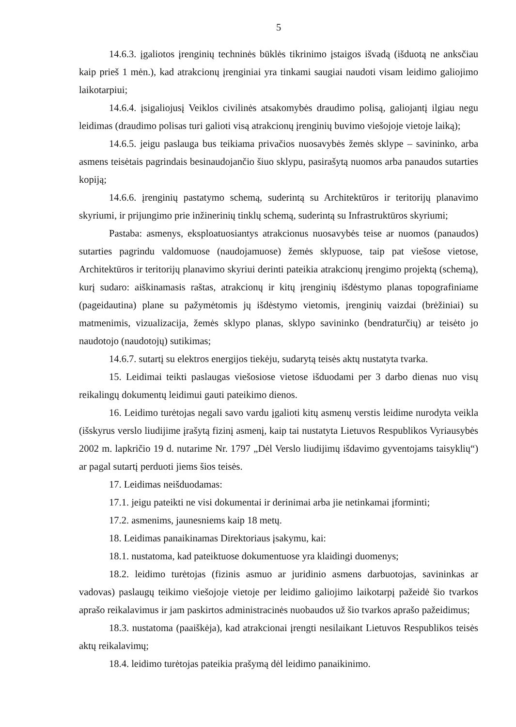5
14.6.3. įgaliotos įrenginių techninės būklės tikrinimo įstaigos išvadą (išduotą ne anksčiau kaip prieš 1 mėn.), kad atrakcionų įrenginiai yra tinkami saugiai naudoti visam leidimo galiojimo laikotarpiui;
14.6.4. įsigaliojusį Veiklos civilinės atsakomybės draudimo polisą, galiojantį ilgiau negu leidimas (draudimo polisas turi galioti visą atrakcionų įrenginių buvimo viešojoje vietoje laiką);
14.6.5. jeigu paslauga bus teikiama privačios nuosavybės žemės sklype – savininko, arba asmens teisėtais pagrindais besinaudojančio šiuo sklypu, pasirašytą nuomos arba panaudos sutarties kopiją;
14.6.6. įrenginių pastatymo schemą, suderintą su Architektūros ir teritorijų planavimo skyriumi, ir prijungimo prie inžinerinių tinklų schemą, suderintą su Infrastruktūros skyriumi;
Pastaba: asmenys, eksploatuosiantys atrakcionus nuosavybės teise ar nuomos (panaudos) sutarties pagrindu valdomuose (naudojamuose) žemės sklypuose, taip pat viešose vietose, Architektūros ir teritorijų planavimo skyriui derinti pateikia atrakcionų įrengimo projektą (schemą), kurį sudaro: aiškinamasis raštas, atrakcionų ir kitų įrenginių išdėstymo planas topografiniame (pageidautina) plane su pažymėtomis jų išdėstymo vietomis, įrenginių vaizdai (brėžiniai) su matmenimis, vizualizacija, žemės sklypo planas, sklypo savininko (bendraturčių) ar teisėto jo naudotojo (naudotojų) sutikimas;
14.6.7. sutartį su elektros energijos tiekėju, sudarytą teisės aktų nustatyta tvarka.
15. Leidimai teikti paslaugas viešosiose vietose išduodami per 3 darbo dienas nuo visų reikalingų dokumentų leidimui gauti pateikimo dienos.
16. Leidimo turėtojas negali savo vardu įgalioti kitų asmenų verstis leidime nurodyta veikla (išskyrus verslo liudijime įrašytą fizinį asmenį, kaip tai nustatyta Lietuvos Respublikos Vyriausybės 2002 m. lapkričio 19 d. nutarime Nr. 1797 „Dėl Verslo liudijimų išdavimo gyventojams taisyklių“) ar pagal sutartį perduoti jiems šios teisės.
17. Leidimas neišduodamas:
17.1. jeigu pateikti ne visi dokumentai ir derinimai arba jie netinkamai įforminti;
17.2. asmenims, jaunesniems kaip 18 metų.
18. Leidimas panaikinamas Direktoriaus įsakymu, kai:
18.1. nustatoma, kad pateiktuose dokumentuose yra klaidingi duomenys;
18.2. leidimo turėtojas (fizinis asmuo ar juridinio asmens darbuotojas, savininkas ar vadovas) paslaugų teikimo viešojoje vietoje per leidimo galiojimo laikotarpį pažeidė šio tvarkos aprašo reikalavimus ir jam paskirtos administracinės nuobaudos už šio tvarkos aprašo pažeidimus;
18.3. nustatoma (paaiškėja), kad atrakcionai įrengti nesilaikant Lietuvos Respublikos teisės aktų reikalavimų;
18.4. leidimo turėtojas pateikia prašymą dėl leidimo panaikinimo.